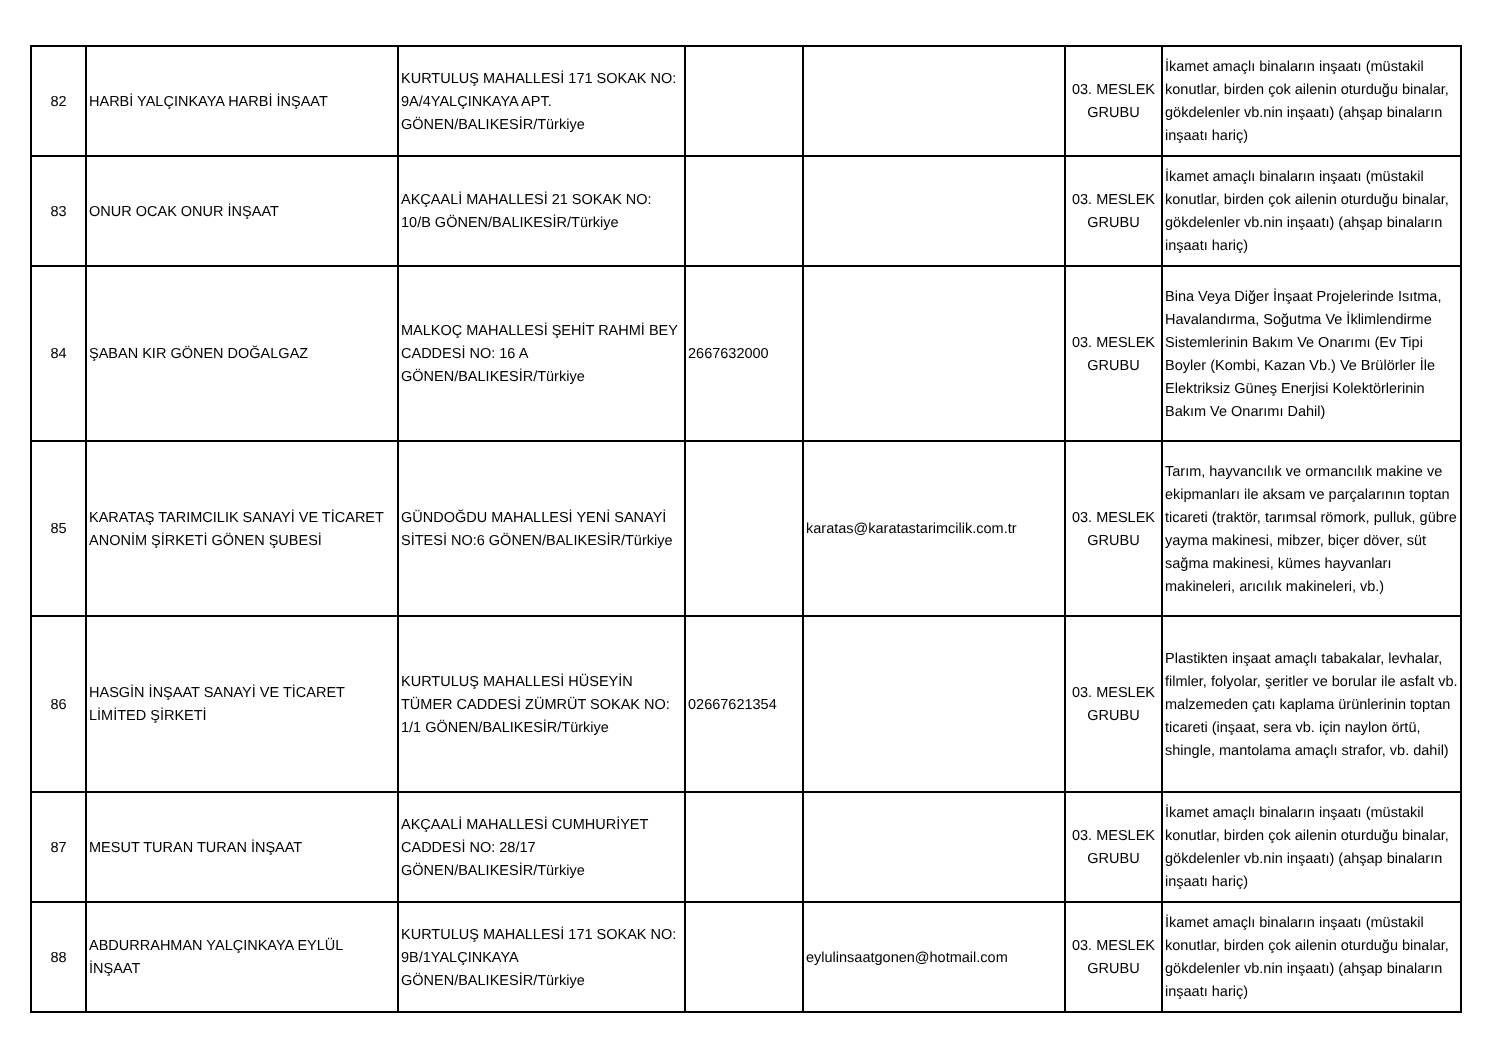| 82 | HARBİ YALÇINKAYA HARBİ İNŞAAT | KURTULUŞ MAHALLESİ 171 SOKAK NO: 9A/4YALÇINKAYA APT. GÖNEN/BALIKESİR/Türkiye | | | 03. MESLEK GRUBU | İkamet amaçlı binaların inşaatı (müstakil konutlar, birden çok ailenin oturduğu binalar, gökdelenler vb.nin inşaatı) (ahşap binaların inşaatı hariç) |
| 83 | ONUR OCAK ONUR İNŞAAT | AKÇAALİ MAHALLESİ 21 SOKAK NO: 10/B GÖNEN/BALIKESİR/Türkiye | | | 03. MESLEK GRUBU | İkamet amaçlı binaların inşaatı (müstakil konutlar, birden çok ailenin oturduğu binalar, gökdelenler vb.nin inşaatı) (ahşap binaların inşaatı hariç) |
| 84 | ŞABAN KIR GÖNEN DOĞALGAZ | MALKOÇ MAHALLESİ ŞEHİT RAHMİ BEY CADDESİ NO: 16 A GÖNEN/BALIKESİR/Türkiye | 2667632000 | | 03. MESLEK GRUBU | Bina Veya Diğer İnşaat Projelerinde Isıtma, Havalandırma, Soğutma Ve İklimlendirme Sistemlerinin Bakım Ve Onarımı (Ev Tipi Boyler (Kombi, Kazan Vb.) Ve Brülörler İle Elektriksiz Güneş Enerjisi Kolektörlerinin Bakım Ve Onarımı Dahil) |
| 85 | KARATAŞ TARIMCILIK SANAYİ VE TİCARET ANONİM ŞİRKETİ GÖNEN ŞUBESİ | GÜNDOĞDU MAHALLESİ YENİ SANAYİ SİTESİ NO:6 GÖNEN/BALIKESİR/Türkiye | | karatas@karatastarimcilik.com.tr | 03. MESLEK GRUBU | Tarım, hayvancılık ve ormancılık makine ve ekipmanları ile aksam ve parçalarının toptan ticareti (traktör, tarımsal römork, pulluk, gübre yayma makinesi, mibzer, biçer döver, süt sağma makinesi, kümes hayvanları makineleri, arıcılık makineleri, vb.) |
| 86 | HASGİN İNŞAAT SANAYİ VE TİCARET LİMİTED ŞİRKETİ | KURTULUŞ MAHALLESİ HÜSEYİN TÜMER CADDESİ ZÜMRÜT SOKAK NO: 1/1 GÖNEN/BALIKESİR/Türkiye | 02667621354 | | 03. MESLEK GRUBU | Plastikten inşaat amaçlı tabakalar, levhalar, filmler, folyolar, şeritler ve borular ile asfalt vb. malzemeden çatı kaplama ürünlerinin toptan ticareti (inşaat, sera vb. için naylon örtü, shingle, mantolama amaçlı strafor, vb. dahil) |
| 87 | MESUT TURAN TURAN İNŞAAT | AKÇAALİ MAHALLESİ CUMHURİYET CADDESİ NO: 28/17 GÖNEN/BALIKESİR/Türkiye | | | 03. MESLEK GRUBU | İkamet amaçlı binaların inşaatı (müstakil konutlar, birden çok ailenin oturduğu binalar, gökdelenler vb.nin inşaatı) (ahşap binaların inşaatı hariç) |
| 88 | ABDURRAHMAN YALÇINKAYA EYLÜL İNŞAAT | KURTULUŞ MAHALLESİ 171 SOKAK NO: 9B/1YALÇINKAYA GÖNEN/BALIKESİR/Türkiye | | eylulinsaatgonen@hotmail.com | 03. MESLEK GRUBU | İkamet amaçlı binaların inşaatı (müstakil konutlar, birden çok ailenin oturduğu binalar, gökdelenler vb.nin inşaatı) (ahşap binaların inşaatı hariç) |